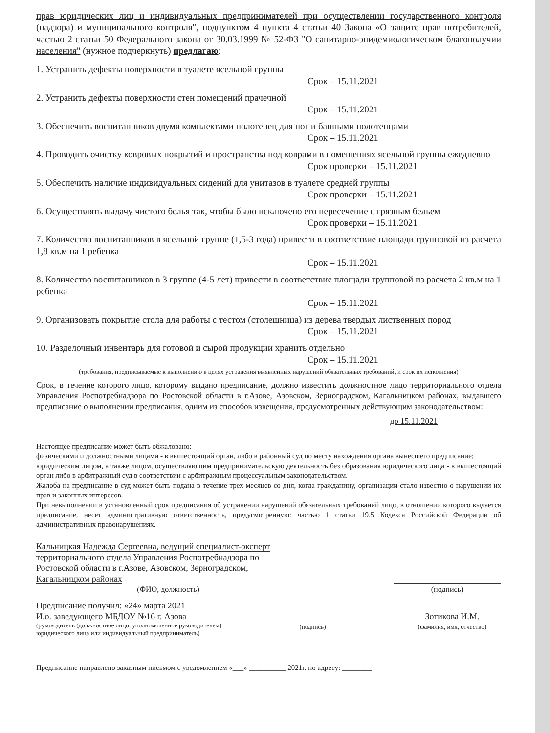прав юридических лиц и индивидуальных предпринимателей при осуществлении государственного контроля (надзора) и муниципального контроля", подпунктом 4 пункта 4 статьи 40 Закона «О защите прав потребителей, частью 2 статьи 50 Федерального закона от 30.03.1999 № 52-ФЗ "О санитарно-эпидемиологическом благополучии населения" (нужное подчеркнуть) предлагаю:
1. Устранить дефекты поверхности в туалете ясельной группы
Срок – 15.11.2021
2. Устранить дефекты поверхности стен помещений прачечной
Срок – 15.11.2021
3. Обеспечить воспитанников двумя комплектами полотенец для ног и банными полотенцами
Срок – 15.11.2021
4. Проводить очистку ковровых покрытий и пространства под коврами в помещениях ясельной группы ежедневно
Срок проверки – 15.11.2021
5. Обеспечить наличие индивидуальных сидений для унитазов в туалете средней группы
Срок проверки – 15.11.2021
6. Осуществлять выдачу чистого белья так, чтобы было исключено его пересечение с грязным бельем
Срок проверки – 15.11.2021
7. Количество воспитанников в ясельной группе (1,5-3 года) привести в соответствие площади групповой из расчета 1,8 кв.м на 1 ребенка
Срок – 15.11.2021
8. Количество воспитанников в 3 группе (4-5 лет) привести в соответствие площади групповой из расчета 2 кв.м на 1 ребенка
Срок – 15.11.2021
9. Организовать покрытие стола для работы с тестом (столешница) из дерева твердых лиственных пород
Срок – 15.11.2021
10. Разделочный инвентарь для готовой и сырой продукции хранить отдельно
Срок – 15.11.2021
(требования, предписываемые к выполнению в целях устранения выявленных нарушений обязательных требований, и срок их исполнения)
Срок, в течение которого лицо, которому выдано предписание, должно известить должностное лицо территориального отдела Управления Роспотребнадзора по Ростовской области в г.Азове, Азовском, Зерноградском, Кагальницком районах, выдавшего предписание о выполнении предписания, одним из способов извещения, предусмотренных действующим законодательством:
до 15.11.2021
Настоящее предписание может быть обжаловано:
физическими и должностными лицами - в вышестоящий орган, либо в районный суд по месту нахождения органа вынесшего предписание;
юридическим лицом, а также лицом, осуществляющим предпринимательскую деятельность без образования юридического лица - в вышестоящий орган либо в арбитражный суд в соответствии с арбитражным процессуальным законодательством.
Жалоба на предписание в суд может быть подана в течение трех месяцев со дня, когда гражданину, организации стало известно о нарушении их прав и законных интересов.
При невыполнении в установленный срок предписания об устранении нарушений обязательных требований лицо, в отношении которого выдается предписание, несет административную ответственность, предусмотренную: частью 1 статьи 19.5 Кодекса Российской Федерации об административных правонарушениях.
Кальницкая Надежда Сергеевна, ведущий специалист-эксперт территориального отдела Управления Роспотребнадзора по Ростовской области в г.Азове, Азовском, Зерноградском, Кагальницком районах
(ФИО, должность)
(подпись)
Предписание получил: «24» марта 2021
И.о. заведующего МБДОУ №16 г. Азова
(руководитель (должностное лицо, уполномоченное руководителем) юридического лица или индивидуальный предприниматель)
(подпись)
Зотикова И.М.
(фамилия, имя, отчество)
Предписание направлено заказным письмом с уведомлением «___» __________ 2021г. по адресу: ________